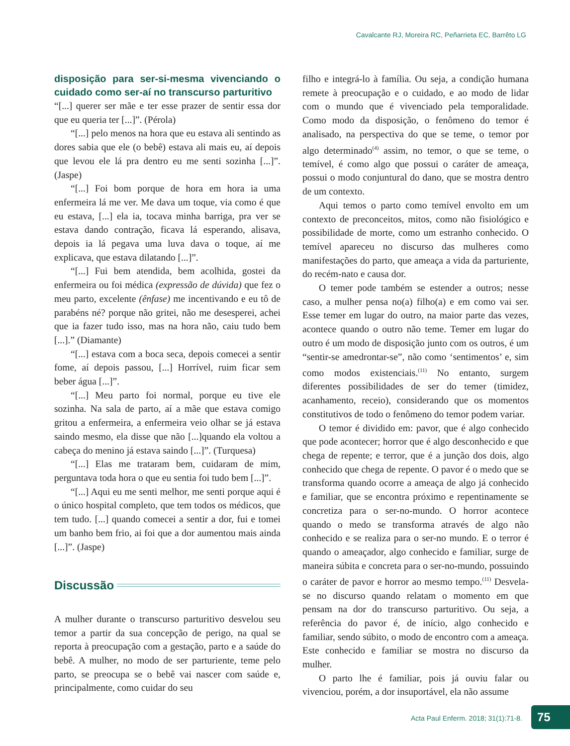Cavalcante RJ, Moreira RC, Peñarrieta EC, Barrêto LG
disposição para ser-si-mesma vivenciando o cuidado como ser-aí no transcurso parturitivo
“[...] querer ser mãe e ter esse prazer de sentir essa dor que eu queria ter [...]”. (Pérola)
“[...] pelo menos na hora que eu estava ali sentindo as dores sabia que ele (o bebê) estava ali mais eu, aí depois que levou ele lá pra dentro eu me senti sozinha [...]”. (Jaspe)
“[...] Foi bom porque de hora em hora ia uma enfermeira lá me ver. Me dava um toque, via como é que eu estava, [...] ela ia, tocava minha barriga, pra ver se estava dando contração, ficava lá esperando, alisava, depois ia lá pegava uma luva dava o toque, aí me explicava, que estava dilatando [...]”.
“[...] Fui bem atendida, bem acolhida, gostei da enfermeira ou foi médica (expressão de dúvida) que fez o meu parto, excelente (ênfase) me incentivando e eu tô de parabéns né? porque não gritei, não me desesperei, achei que ia fazer tudo isso, mas na hora não, caiu tudo bem [...].” (Diamante)
“[...] estava com a boca seca, depois comecei a sentir fome, aí depois passou, [...] Horrível, ruim ficar sem beber água [...]”.
“[...] Meu parto foi normal, porque eu tive ele sozinha. Na sala de parto, aí a mãe que estava comigo gritou a enfermeira, a enfermeira veio olhar se já estava saindo mesmo, ela disse que não [...]quando ela voltou a cabeça do menino já estava saindo [...]”. (Turquesa)
“[...] Elas me trataram bem, cuidaram de mim, perguntava toda hora o que eu sentia foi tudo bem [...]”.
“[...] Aqui eu me senti melhor, me senti porque aqui é o único hospital completo, que tem todos os médicos, que tem tudo. [...] quando comecei a sentir a dor, fui e tomei um banho bem frio, ai foi que a dor aumentou mais ainda [...]”. (Jaspe)
Discussão
A mulher durante o transcurso parturitivo desvelou seu temor a partir da sua concepção de perigo, na qual se reporta à preocupação com a gestação, parto e a saúde do bebê. A mulher, no modo de ser parturiente, teme pelo parto, se preocupa se o bebê vai nascer com saúde e, principalmente, como cuidar do seu
filho e integrá-lo à família. Ou seja, a condição humana remete à preocupação e o cuidado, e ao modo de lidar com o mundo que é vivenciado pela temporalidade. Como modo da disposição, o fenômeno do temor é analisado, na perspectiva do que se teme, o temor por algo determinado<sup>(4)</sup> assim, no temor, o que se teme, o temível, é como algo que possui o caráter de ameaça, possui o modo conjuntural do dano, que se mostra dentro de um contexto.
Aqui temos o parto como temível envolto em um contexto de preconceitos, mitos, como não fisiológico e possibilidade de morte, como um estranho conhecido. O temível apareceu no discurso das mulheres como manifestações do parto, que ameaça a vida da parturiente, do recém-nato e causa dor.
O temer pode também se estender a outros; nesse caso, a mulher pensa no(a) filho(a) e em como vai ser. Esse temer em lugar do outro, na maior parte das vezes, acontece quando o outro não teme. Temer em lugar do outro é um modo de disposição junto com os outros, é um “sentir-se amedrontar-se”, não como ‘sentimentos’ e, sim como modos existenciais.<sup>(11)</sup> No entanto, surgem diferentes possibilidades de ser do temer (timidez, acanhamento, receio), considerando que os momentos constitutivos de todo o fenômeno do temor podem variar.
O temor é dividido em: pavor, que é algo conhecido que pode acontecer; horror que é algo desconhecido e que chega de repente; e terror, que é a junção dos dois, algo conhecido que chega de repente. O pavor é o medo que se transforma quando ocorre a ameaça de algo já conhecido e familiar, que se encontra próximo e repentinamente se concretiza para o ser-no-mundo. O horror acontece quando o medo se transforma através de algo não conhecido e se realiza para o ser-no mundo. E o terror é quando o ameaçador, algo conhecido e familiar, surge de maneira súbita e concreta para o ser-no-mundo, possuindo o caráter de pavor e horror ao mesmo tempo.<sup>(11)</sup> Desvela-se no discurso quando relatam o momento em que pensam na dor do transcurso parturitivo. Ou seja, a referência do pavor é, de início, algo conhecido e familiar, sendo súbito, o modo de encontro com a ameaça. Este conhecido e familiar se mostra no discurso da mulher.
O parto lhe é familiar, pois já ouviu falar ou vivenciou, porém, a dor insuportável, ela não assume
Acta Paul Enferm. 2018; 31(1):71-8.
75